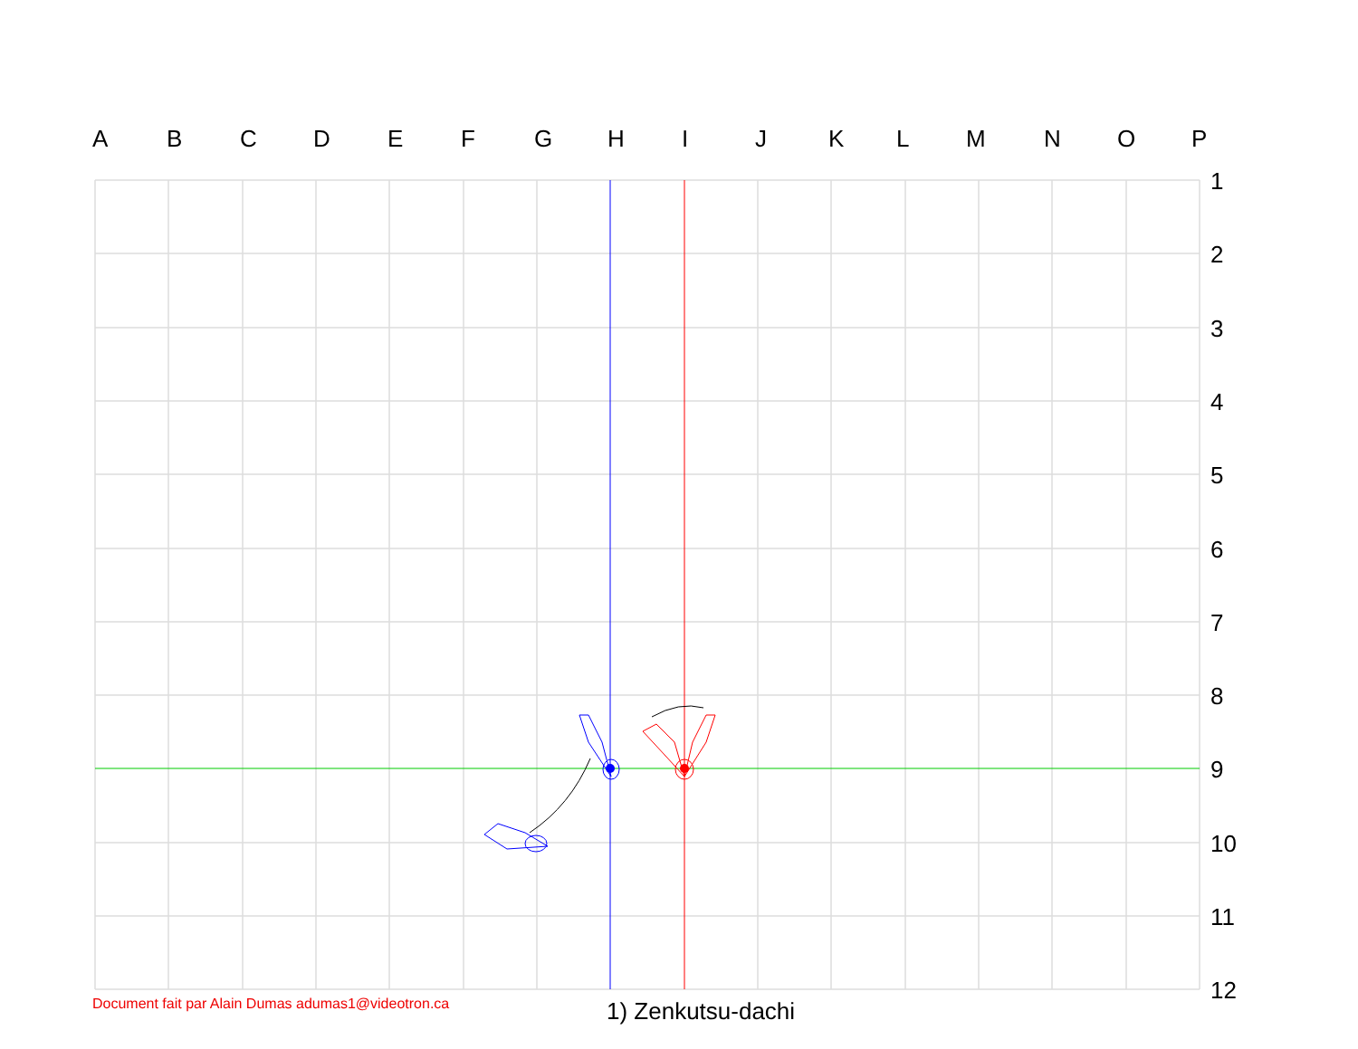A B C D E F G H I J K L M N O P
1
2
3
4
5
6
7
8
9
10
11
12
Document fait par Alain Dumas adumas1@videotron.ca
1) Zenkutsu-dachi